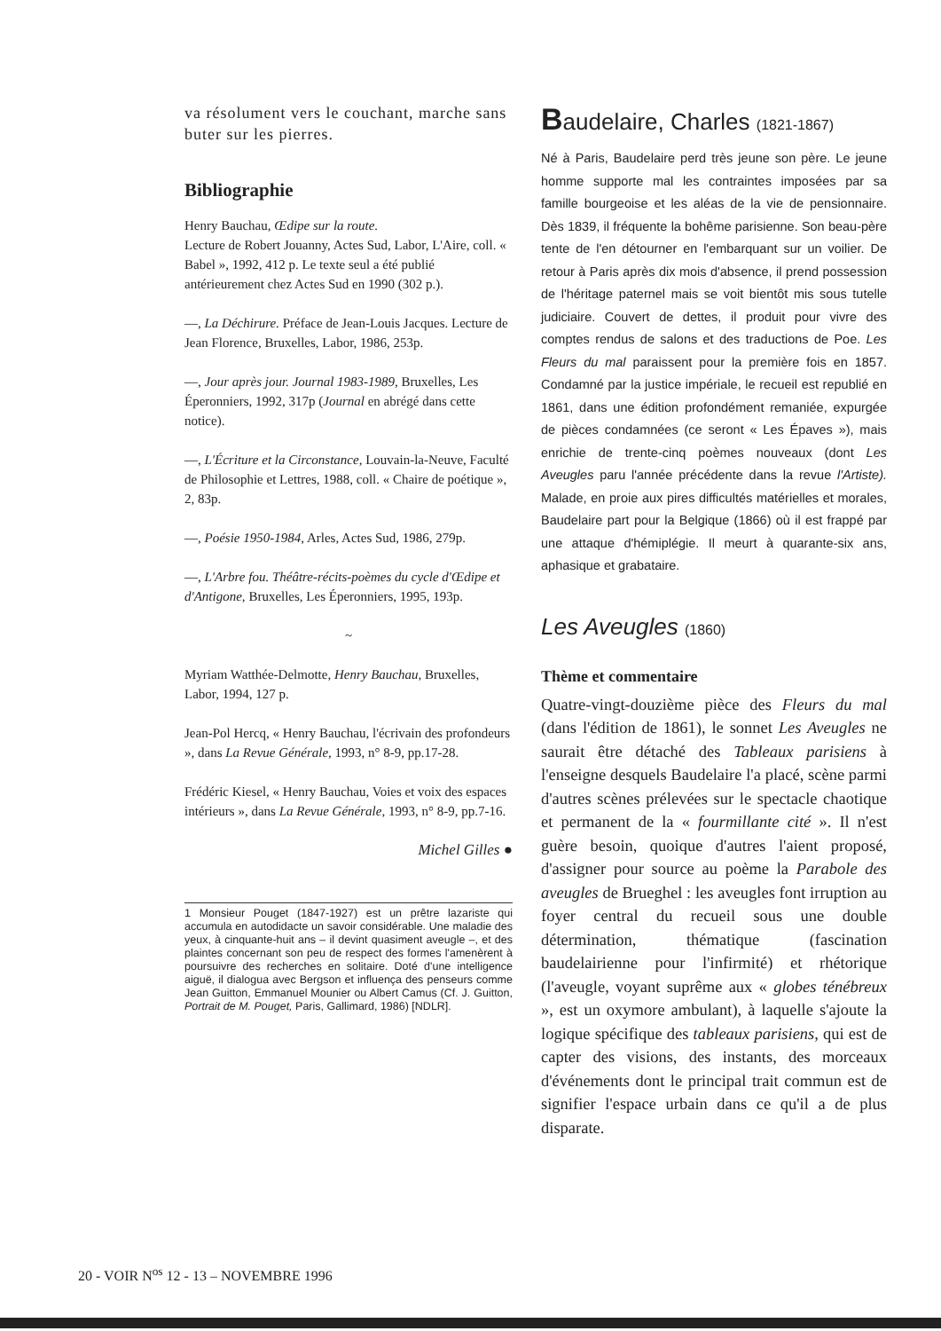va résolument vers le couchant, marche sans buter sur les pierres.
Bibliographie
Henry Bauchau, Œdipe sur la route.
Lecture de Robert Jouanny, Actes Sud, Labor, L'Aire, coll. « Babel », 1992, 412 p. Le texte seul a été publié antérieurement chez Actes Sud en 1990 (302 p.).
—, La Déchirure. Préface de Jean-Louis Jacques. Lecture de Jean Florence, Bruxelles, Labor, 1986, 253p.
—, Jour après jour. Journal 1983-1989, Bruxelles, Les Éperonniers, 1992, 317p (Journal en abrégé dans cette notice).
—, L'Écriture et la Circonstance, Louvain-la-Neuve, Faculté de Philosophie et Lettres, 1988, coll. « Chaire de poétique », 2, 83p.
—, Poésie 1950-1984, Arles, Actes Sud, 1986, 279p.
—, L'Arbre fou. Théâtre-récits-poèmes du cycle d'Œdipe et d'Antigone, Bruxelles, Les Éperonniers, 1995, 193p.
~
Myriam Watthée-Delmotte, Henry Bauchau, Bruxelles, Labor, 1994, 127 p.
Jean-Pol Hercq, « Henry Bauchau, l'écrivain des profondeurs », dans La Revue Générale, 1993, n° 8-9, pp.17-28.
Frédéric Kiesel, « Henry Bauchau, Voies et voix des espaces intérieurs », dans La Revue Générale, 1993, n° 8-9, pp.7-16.
Michel Gilles ●
1 Monsieur Pouget (1847-1927) est un prêtre lazariste qui accumula en autodidacte un savoir considérable. Une maladie des yeux, à cinquante-huit ans – il devint quasiment aveugle –, et des plaintes concernant son peu de respect des formes l'amenèrent à poursuivre des recherches en solitaire. Doté d'une intelligence aiguë, il dialogua avec Bergson et influença des penseurs comme Jean Guitton, Emmanuel Mounier ou Albert Camus (Cf. J. Guitton, Portrait de M. Pouget, Paris, Gallimard, 1986) [NDLR].
Baudelaire, Charles (1821-1867)
Né à Paris, Baudelaire perd très jeune son père. Le jeune homme supporte mal les contraintes imposées par sa famille bourgeoise et les aléas de la vie de pensionnaire. Dès 1839, il fréquente la bohême parisienne. Son beau-père tente de l'en détourner en l'embarquant sur un voilier. De retour à Paris après dix mois d'absence, il prend possession de l'héritage paternel mais se voit bientôt mis sous tutelle judiciaire. Couvert de dettes, il produit pour vivre des comptes rendus de salons et des traductions de Poe. Les Fleurs du mal paraissent pour la première fois en 1857. Condamné par la justice impériale, le recueil est republié en 1861, dans une édition profondément remaniée, expurgée de pièces condamnées (ce seront « Les Épaves »), mais enrichie de trente-cinq poèmes nouveaux (dont Les Aveugles paru l'année précédente dans la revue l'Artiste). Malade, en proie aux pires difficultés matérielles et morales, Baudelaire part pour la Belgique (1866) où il est frappé par une attaque d'hémiplégie. Il meurt à quarante-six ans, aphasique et grabataire.
Les Aveugles (1860)
Thème et commentaire
Quatre-vingt-douzième pièce des Fleurs du mal (dans l'édition de 1861), le sonnet Les Aveugles ne saurait être détaché des Tableaux parisiens à l'enseigne desquels Baudelaire l'a placé, scène parmi d'autres scènes prélevées sur le spectacle chaotique et permanent de la « fourmillante cité ». Il n'est guère besoin, quoique d'autres l'aient proposé, d'assigner pour source au poème la Parabole des aveugles de Brueghel : les aveugles font irruption au foyer central du recueil sous une double détermination, thématique (fascination baudelairienne pour l'infirmité) et rhétorique (l'aveugle, voyant suprême aux « globes ténébreux », est un oxymore ambulant), à laquelle s'ajoute la logique spécifique des tableaux parisiens, qui est de capter des visions, des instants, des morceaux d'événements dont le principal trait commun est de signifier l'espace urbain dans ce qu'il a de plus disparate.
20 - VOIR N<sup>os</sup> 12 - 13 – NOVEMBRE 1996